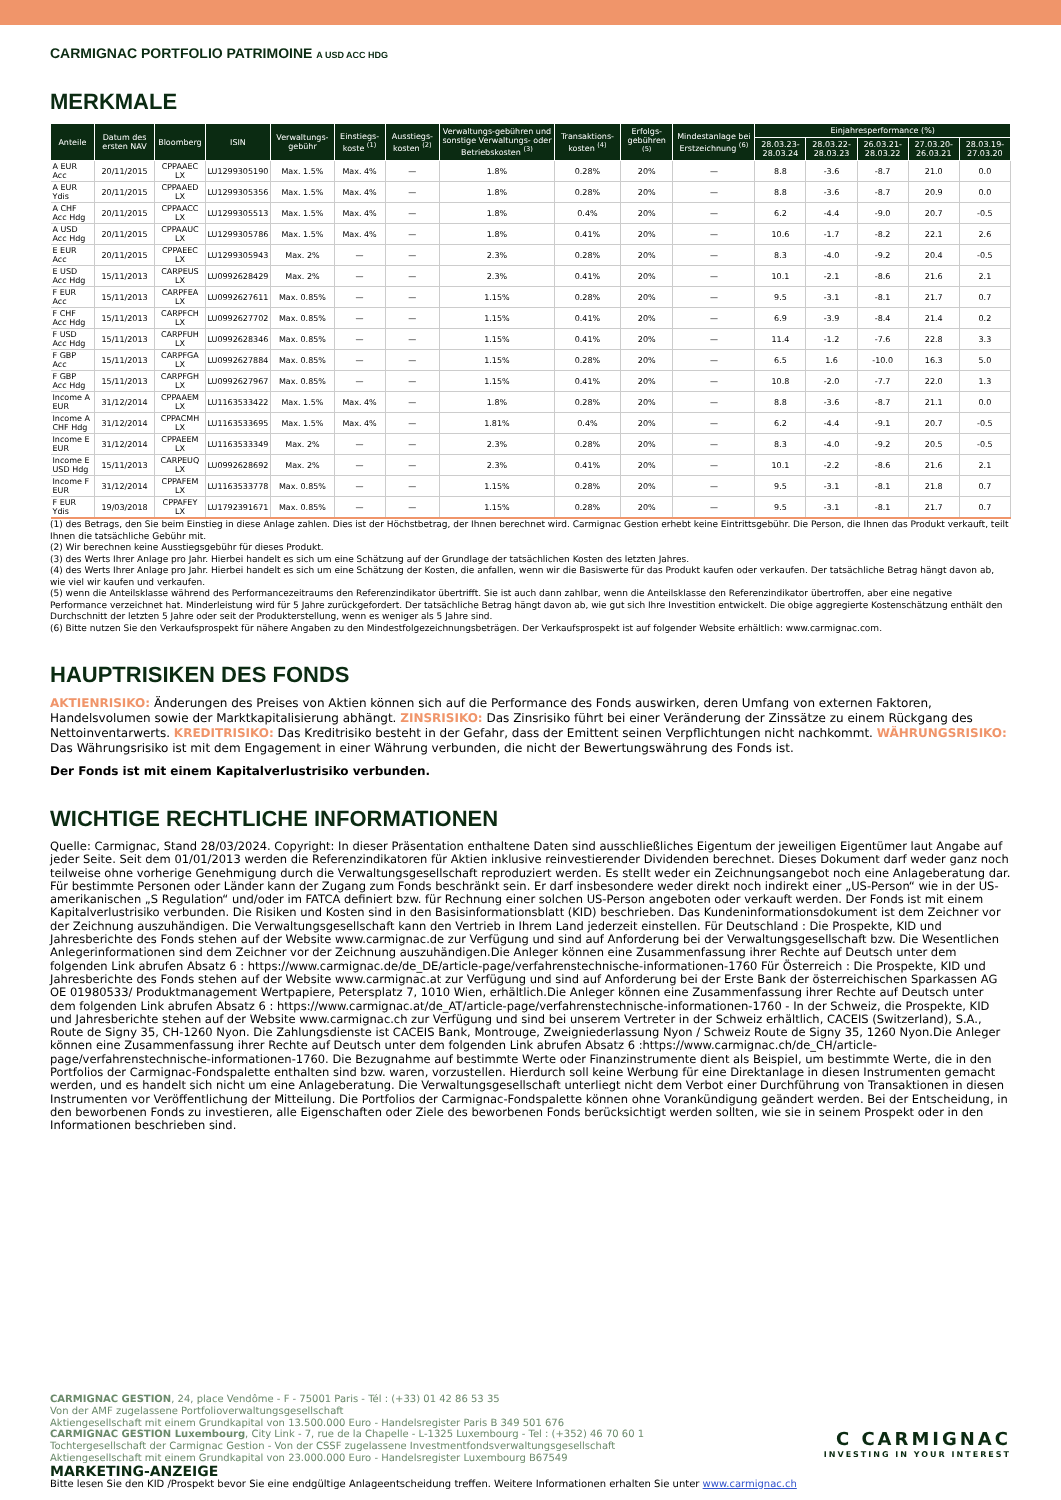CARMIGNAC PORTFOLIO PATRIMOINE A USD ACC HDG
MERKMALE
| Anteile | Datum des ersten NAV | Bloomberg | ISIN | Verwaltungs-gebühr | Einstiegs-koste <sup>(1)</sup> | Ausstiegs-kosten <sup>(2)</sup> | Verwaltungs-gebühren und sonstige Verwaltungs- oder Betriebskosten <sup>(3)</sup> | Transaktions-kosten <sup>(4)</sup> | Erfolgs-gebühren <sup>(5)</sup> | Mindestanlage bei Erstzeichnung <sup>(6)</sup> | Einjahresperformance (%) | | | | |
| --- | --- | --- | --- | --- | --- | --- | --- | --- | --- | --- | --- | --- | --- | --- | --- |
| | | | | | | | | | | | 28.03.23-28.03.24 | 28.03.22-28.03.23 | 26.03.21-28.03.22 | 27.03.20-26.03.21 | 28.03.19-27.03.20 |
| A EUR Acc | 20/11/2015 | CPPAAEC LX | LU1299305190 | Max. 1.5% | Max. 4% | — | 1.8% | 0.28% | 20% | — | 8.8 | -3.6 | -8.7 | 21.0 | 0.0 |
| A EUR Ydis | 20/11/2015 | CPPAAED LX | LU1299305356 | Max. 1.5% | Max. 4% | — | 1.8% | 0.28% | 20% | — | 8.8 | -3.6 | -8.7 | 20.9 | 0.0 |
| A CHF Acc Hdg | 20/11/2015 | CPPAACC LX | LU1299305513 | Max. 1.5% | Max. 4% | — | 1.8% | 0.4% | 20% | — | 6.2 | -4.4 | -9.0 | 20.7 | -0.5 |
| A USD Acc Hdg | 20/11/2015 | CPPAAUC LX | LU1299305786 | Max. 1.5% | Max. 4% | — | 1.8% | 0.41% | 20% | — | 10.6 | -1.7 | -8.2 | 22.1 | 2.6 |
| E EUR Acc | 20/11/2015 | CPPAEEC LX | LU1299305943 | Max. 2% | — | — | 2.3% | 0.28% | 20% | — | 8.3 | -4.0 | -9.2 | 20.4 | -0.5 |
| E USD Acc Hdg | 15/11/2013 | CARPEUS LX | LU0992628429 | Max. 2% | — | — | 2.3% | 0.41% | 20% | — | 10.1 | -2.1 | -8.6 | 21.6 | 2.1 |
| F EUR Acc | 15/11/2013 | CARPFEA LX | LU0992627611 | Max. 0.85% | — | — | 1.15% | 0.28% | 20% | — | 9.5 | -3.1 | -8.1 | 21.7 | 0.7 |
| F CHF Acc Hdg | 15/11/2013 | CARPFCH LX | LU0992627702 | Max. 0.85% | — | — | 1.15% | 0.41% | 20% | — | 6.9 | -3.9 | -8.4 | 21.4 | 0.2 |
| F USD Acc Hdg | 15/11/2013 | CARPFUH LX | LU0992628346 | Max. 0.85% | — | — | 1.15% | 0.41% | 20% | — | 11.4 | -1.2 | -7.6 | 22.8 | 3.3 |
| F GBP Acc | 15/11/2013 | CARPFGA LX | LU0992627884 | Max. 0.85% | — | — | 1.15% | 0.28% | 20% | — | 6.5 | 1.6 | -10.0 | 16.3 | 5.0 |
| F GBP Acc Hdg | 15/11/2013 | CARPFGH LX | LU0992627967 | Max. 0.85% | — | — | 1.15% | 0.41% | 20% | — | 10.8 | -2.0 | -7.7 | 22.0 | 1.3 |
| Income A EUR | 31/12/2014 | CPPAAEM LX | LU1163533422 | Max. 1.5% | Max. 4% | — | 1.8% | 0.28% | 20% | — | 8.8 | -3.6 | -8.7 | 21.1 | 0.0 |
| Income A CHF Hdg | 31/12/2014 | CPPACMH LX | LU1163533695 | Max. 1.5% | Max. 4% | — | 1.81% | 0.4% | 20% | — | 6.2 | -4.4 | -9.1 | 20.7 | -0.5 |
| Income E EUR | 31/12/2014 | CPPAEEM LX | LU1163533349 | Max. 2% | — | — | 2.3% | 0.28% | 20% | — | 8.3 | -4.0 | -9.2 | 20.5 | -0.5 |
| Income E USD Hdg | 15/11/2013 | CARPEUQ LX | LU0992628692 | Max. 2% | — | — | 2.3% | 0.41% | 20% | — | 10.1 | -2.2 | -8.6 | 21.6 | 2.1 |
| Income F EUR | 31/12/2014 | CPPAFEM LX | LU1163533778 | Max. 0.85% | — | — | 1.15% | 0.28% | 20% | — | 9.5 | -3.1 | -8.1 | 21.8 | 0.7 |
| F EUR Ydis | 19/03/2018 | CPPAFEY LX | LU1792391671 | Max. 0.85% | — | — | 1.15% | 0.28% | 20% | — | 9.5 | -3.1 | -8.1 | 21.7 | 0.7 |
(1) des Betrags, den Sie beim Einstieg in diese Anlage zahlen. Dies ist der Höchstbetrag, der Ihnen berechnet wird. Carmignac Gestion erhebt keine Eintrittsgebühr. Die Person, die Ihnen das Produkt verkauft, teilt Ihnen die tatsächliche Gebühr mit.
(2) Wir berechnen keine Ausstiegsgebühr für dieses Produkt.
(3) des Werts Ihrer Anlage pro Jahr. Hierbei handelt es sich um eine Schätzung auf der Grundlage der tatsächlichen Kosten des letzten Jahres.
(4) des Werts Ihrer Anlage pro Jahr. Hierbei handelt es sich um eine Schätzung der Kosten, die anfallen, wenn wir die Basiswerte für das Produkt kaufen oder verkaufen. Der tatsächliche Betrag hängt davon ab, wie viel wir kaufen und verkaufen.
(5) wenn die Anteilsklasse während des Performancezeitraums den Referenzindikator übertrifft. Sie ist auch dann zahlbar, wenn die Anteilsklasse den Referenzindikator übertroffen, aber eine negative Performance verzeichnet hat. Minderleistung wird für 5 Jahre zurückgefordert. Der tatsächliche Betrag hängt davon ab, wie gut sich Ihre Investition entwickelt. Die obige aggregierte Kostenschätzung enthält den Durchschnitt der letzten 5 Jahre oder seit der Produkterstellung, wenn es weniger als 5 Jahre sind.
(6) Bitte nutzen Sie den Verkaufsprospekt für nähere Angaben zu den Mindestfolgezeichnungsbeträgen. Der Verkaufsprospekt ist auf folgender Website erhältlich: www.carmignac.com.
HAUPTRISIKEN DES FONDS
AKTIENRISIKO: Änderungen des Preises von Aktien können sich auf die Performance des Fonds auswirken, deren Umfang von externen Faktoren, Handelsvolumen sowie der Marktkapitalisierung abhängt. ZINSRISIKO: Das Zinsrisiko führt bei einer Veränderung der Zinssätze zu einem Rückgang des Nettoinventarwerts. KREDITRISIKO: Das Kreditrisiko besteht in der Gefahr, dass der Emittent seinen Verpflichtungen nicht nachkommt. WÄHRUNGSRISIKO: Das Währungsrisiko ist mit dem Engagement in einer Währung verbunden, die nicht der Bewertungswährung des Fonds ist.
Der Fonds ist mit einem Kapitalverlustrisiko verbunden.
WICHTIGE RECHTLICHE INFORMATIONEN
Quelle: Carmignac, Stand 28/03/2024. Copyright: In dieser Präsentation enthaltene Daten sind ausschließliches Eigentum der jeweiligen Eigentümer laut Angabe auf jeder Seite. Seit dem 01/01/2013 werden die Referenzindikatoren für Aktien inklusive reinvestierender Dividenden berechnet. Dieses Dokument darf weder ganz noch teilweise ohne vorherige Genehmigung durch die Verwaltungsgesellschaft reproduziert werden. Es stellt weder ein Zeichnungsangebot noch eine Anlageberatung dar. Für bestimmte Personen oder Länder kann der Zugang zum Fonds beschränkt sein. Er darf insbesondere weder direkt noch indirekt einer „US-Person“ wie in der US-amerikanischen „S Regulation“ und/oder im FATCA definiert bzw. für Rechnung einer solchen US-Person angeboten oder verkauft werden. Der Fonds ist mit einem Kapitalverlustrisiko verbunden. Die Risiken und Kosten sind in den Basisinformationsblatt (KID) beschrieben. Das Kundeninformationsdokument ist dem Zeichner vor der Zeichnung auszuhändigen. Die Verwaltungsgesellschaft kann den Vertrieb in Ihrem Land jederzeit einstellen. Für Deutschland : Die Prospekte, KID und Jahresberichte des Fonds stehen auf der Website www.carmignac.de zur Verfügung und sind auf Anforderung bei der Verwaltungsgesellschaft bzw. Die Wesentlichen Anlegerinformationen sind dem Zeichner vor der Zeichnung auszuhändigen.Die Anleger können eine Zusammenfassung ihrer Rechte auf Deutsch unter dem folgenden Link abrufen Absatz 6 : https://www.carmignac.de/de_DE/article-page/verfahrenstechnische-informationen-1760 Für Österreich : Die Prospekte, KID und Jahresberichte des Fonds stehen auf der Website www.carmignac.at zur Verfügung und sind auf Anforderung bei der Erste Bank der österreichischen Sparkassen AG OE 01980533/ Produktmanagement Wertpapiere, Petersplatz 7, 1010 Wien, erhältlich.Die Anleger können eine Zusammenfassung ihrer Rechte auf Deutsch unter dem folgenden Link abrufen Absatz 6 : https://www.carmignac.at/de_AT/article-page/verfahrenstechnische-informationen-1760 - In der Schweiz, die Prospekte, KID und Jahresberichte stehen auf der Website www.carmignac.ch zur Verfügung und sind bei unserem Vertreter in der Schweiz erhältlich, CACEIS (Switzerland), S.A., Route de Signy 35, CH-1260 Nyon. Die Zahlungsdienste ist CACEIS Bank, Montrouge, Zweigniederlassung Nyon / Schweiz Route de Signy 35, 1260 Nyon.Die Anleger können eine Zusammenfassung ihrer Rechte auf Deutsch unter dem folgenden Link abrufen Absatz 6 :https://www.carmignac.ch/de_CH/article-page/verfahrenstechnische-informationen-1760. Die Bezugnahme auf bestimmte Werte oder Finanzinstrumente dient als Beispiel, um bestimmte Werte, die in den Portfolios der Carmignac-Fondspalette enthalten sind bzw. waren, vorzustellen. Hierdurch soll keine Werbung für eine Direktanlage in diesen Instrumenten gemacht werden, und es handelt sich nicht um eine Anlageberatung. Die Verwaltungsgesellschaft unterliegt nicht dem Verbot einer Durchführung von Transaktionen in diesen Instrumenten vor Veröffentlichung der Mitteilung. Die Portfolios der Carmignac-Fondspalette können ohne Vorankündigung geändert werden. Bei der Entscheidung, in den beworbenen Fonds zu investieren, alle Eigenschaften oder Ziele des beworbenen Fonds berücksichtigt werden sollten, wie sie in seinem Prospekt oder in den Informationen beschrieben sind.
CARMIGNAC GESTION, 24, place Vendôme - F - 75001 Paris - Tél : (+33) 01 42 86 53 35
Von der AMF zugelassene Portfolioverwaltungsgesellschaft
Aktiengesellschaft mit einem Grundkapital von 13.500.000 Euro - Handelsregister Paris B 349 501 676
CARMIGNAC GESTION Luxembourg, City Link - 7, rue de la Chapelle - L-1325 Luxembourg - Tel : (+352) 46 70 60 1
Tochtergesellschaft der Carmignac Gestion - Von der CSSF zugelassene Investmentfondsverwaltungsgesellschaft
Aktiengesellschaft mit einem Grundkapital von 23.000.000 Euro - Handelsregister Luxembourg B67549
MARKETING-ANZEIGE
Bitte lesen Sie den KID /Prospekt bevor Sie eine endgültige Anlageentscheidung treffen. Weitere Informationen erhalten Sie unter www.carmignac.ch
C CARMIGNAC
INVESTING IN YOUR INTEREST